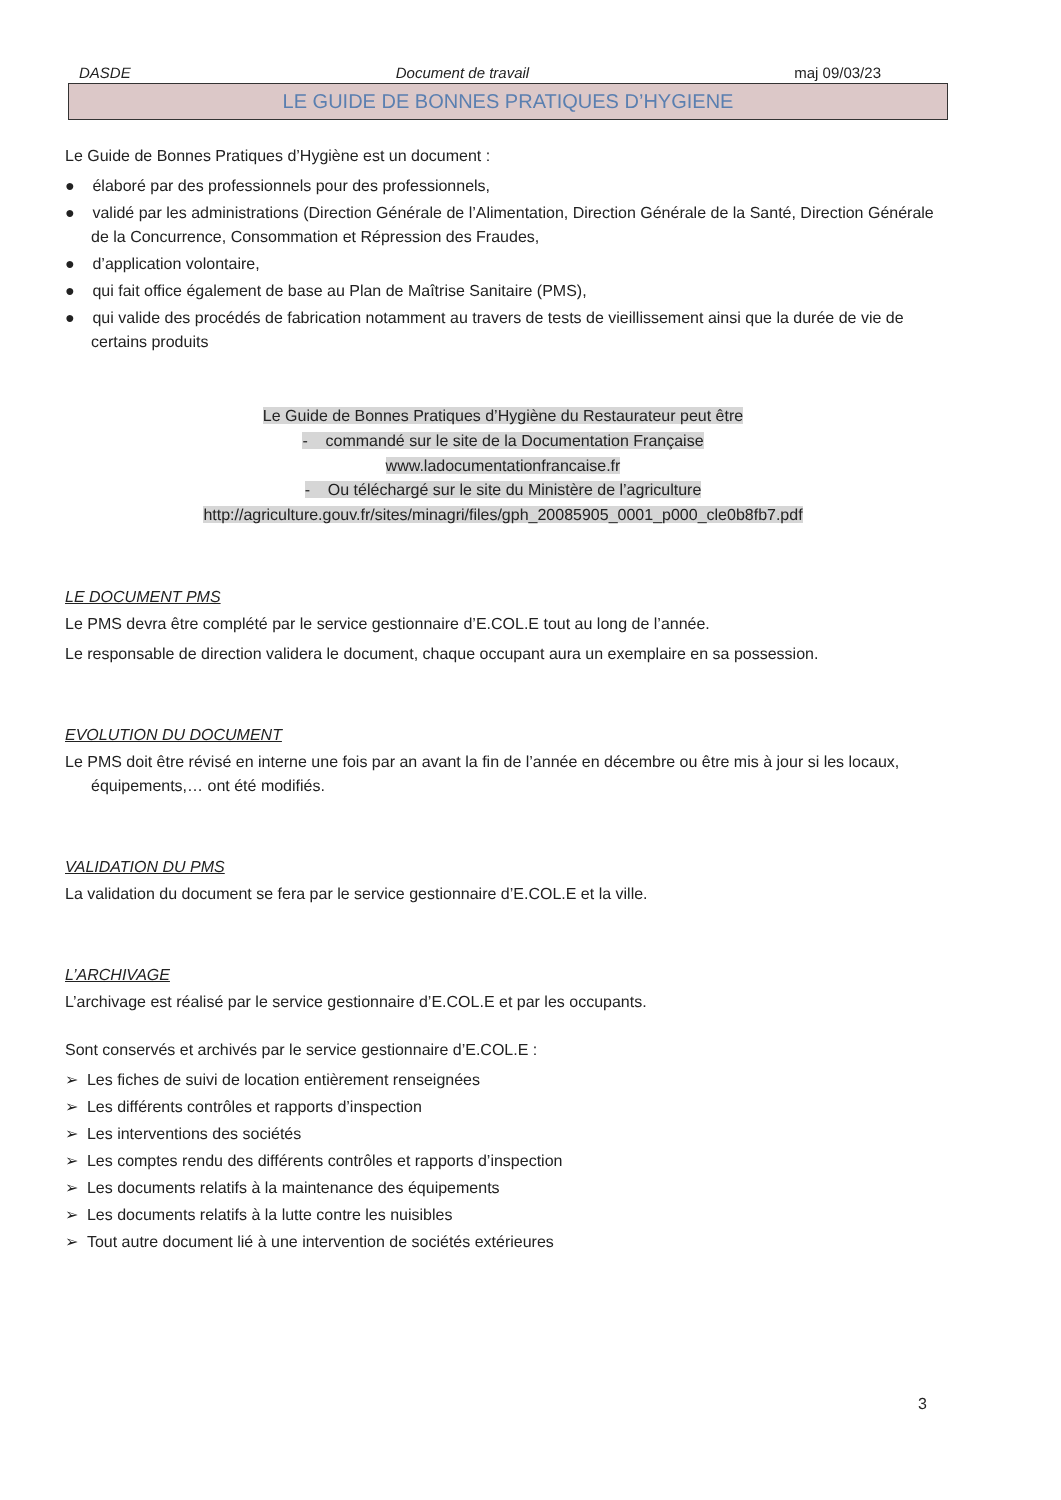DASDE Document de travail maj 09/03/23
LE GUIDE DE BONNES PRATIQUES D’HYGIENE
Le Guide de Bonnes Pratiques d’Hygiène est un document :
● élaboré par des professionnels pour des professionnels,
● validé par les administrations (Direction Générale de l’Alimentation, Direction Générale de la Santé, Direction Générale de la Concurrence, Consommation et Répression des Fraudes,
● d’application volontaire,
● qui fait office également de base au Plan de Maîtrise Sanitaire (PMS),
● qui valide des procédés de fabrication notamment au travers de tests de vieillissement ainsi que la durée de vie de certains produits
Le Guide de Bonnes Pratiques d’Hygiène du Restaurateur peut être
- commandé sur le site de la Documentation Française
www.ladocumentationfrancaise.fr
- Ou téléchargé sur le site du Ministère de l’agriculture
http://agriculture.gouv.fr/sites/minagri/files/gph_20085905_0001_p000_cle0b8fb7.pdf
LE DOCUMENT PMS
Le PMS devra être complété par le service gestionnaire d’E.COL.E tout au long de l’année.
Le responsable de direction validera le document, chaque occupant aura un exemplaire en sa possession.
EVOLUTION DU DOCUMENT
Le PMS doit être révisé en interne une fois par an avant la fin de l’année en décembre ou être mis à jour si les locaux, équipements,… ont été modifiés.
VALIDATION DU PMS
La validation du document se fera par le service gestionnaire d’E.COL.E et la ville.
L’ARCHIVAGE
L’archivage est réalisé par le service gestionnaire d’E.COL.E et par les occupants.
Sont conservés et archivés par le service gestionnaire d’E.COL.E :
➢ Les fiches de suivi de location entièrement renseignées
➢ Les différents contrôles et rapports d’inspection
➢ Les interventions des sociétés
➢ Les comptes rendu des différents contrôles et rapports d’inspection
➢ Les documents relatifs à la maintenance des équipements
➢ Les documents relatifs à la lutte contre les nuisibles
➢ Tout autre document lié à une intervention de sociétés extérieures
3